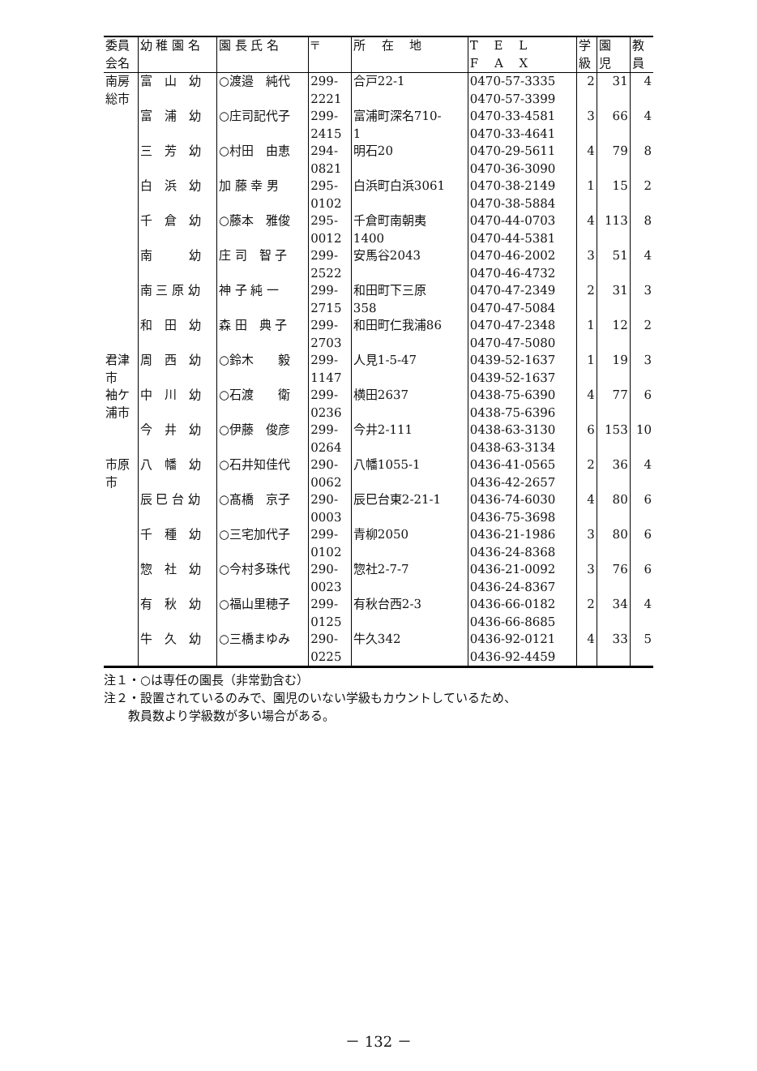| 委員 会名 | 幼 稚 園 名 | 園 長 氏 名 | 〒 | 所 在 地 | T E L F A X | 学 級 | 園 児 | 教 員 |
| --- | --- | --- | --- | --- | --- | --- | --- | --- |
| 南房 総市 | 富 山 幼 | ○渡邉 純代 | 299- 2221 | 合戸22-1 | 0470-57-3335 0470-57-3399 | 2 | 31 | 4 |
| | 富 浦 幼 | ○庄司記代子 | 299- 2415 | 富浦町深名710- 1 | 0470-33-4581 0470-33-4641 | 3 | 66 | 4 |
| | 三 芳 幼 | ○村田 由恵 | 294- 0821 | 明石20 | 0470-29-5611 0470-36-3090 | 4 | 79 | 8 |
| | 白 浜 幼 | 加 藤 幸 男 | 295- 0102 | 白浜町白浜3061 | 0470-38-2149 0470-38-5884 | 1 | 15 | 2 |
| | 千 倉 幼 | ○藤本 雅俊 | 295- 0012 | 千倉町南朝夷 1400 | 0470-44-0703 0470-44-5381 | 4 | 113 | 8 |
| | 南 幼 | 庄 司 智 子 | 299- 2522 | 安馬谷2043 | 0470-46-2002 0470-46-4732 | 3 | 51 | 4 |
| | 南 三 原 幼 | 神 子 純 一 | 299- 2715 | 和田町下三原 358 | 0470-47-2349 0470-47-5084 | 2 | 31 | 3 |
| | 和 田 幼 | 森 田 典 子 | 299- 2703 | 和田町仁我浦86 | 0470-47-2348 0470-47-5080 | 1 | 12 | 2 |
| 君津 市 | 周 西 幼 | ○鈴木 毅 | 299- 1147 | 人見1-5-47 | 0439-52-1637 0439-52-1637 | 1 | 19 | 3 |
| 袖ケ 浦市 | 中 川 幼 | ○石渡 衛 | 299- 0236 | 横田2637 | 0438-75-6390 0438-75-6396 | 4 | 77 | 6 |
| | 今 井 幼 | ○伊藤 俊彦 | 299- 0264 | 今井2-111 | 0438-63-3130 0438-63-3134 | 6 | 153 | 10 |
| 市原 市 | 八 幡 幼 | ○石井知佳代 | 290- 0062 | 八幡1055-1 | 0436-41-0565 0436-42-2657 | 2 | 36 | 4 |
| | 辰 巳 台 幼 | ○髙橋 京子 | 290- 0003 | 辰巳台東2-21-1 | 0436-74-6030 0436-75-3698 | 4 | 80 | 6 |
| | 千 種 幼 | ○三宅加代子 | 299- 0102 | 青柳2050 | 0436-21-1986 0436-24-8368 | 3 | 80 | 6 |
| | 惣 社 幼 | ○今村多珠代 | 290- 0023 | 惣社2-7-7 | 0436-21-0092 0436-24-8367 | 3 | 76 | 6 |
| | 有 秋 幼 | ○福山里穂子 | 299- 0125 | 有秋台西2-3 | 0436-66-0182 0436-66-8685 | 2 | 34 | 4 |
| | 牛 久 幼 | ○三橋まゆみ | 290- 0225 | 牛久342 | 0436-92-0121 0436-92-4459 | 4 | 33 | 5 |
注１・○は専任の園長（非常勤含む）
注２・設置されているのみで、園児のいない学級もカウントしているため、
　　教員数より学級数が多い場合がある。
－ 132 －